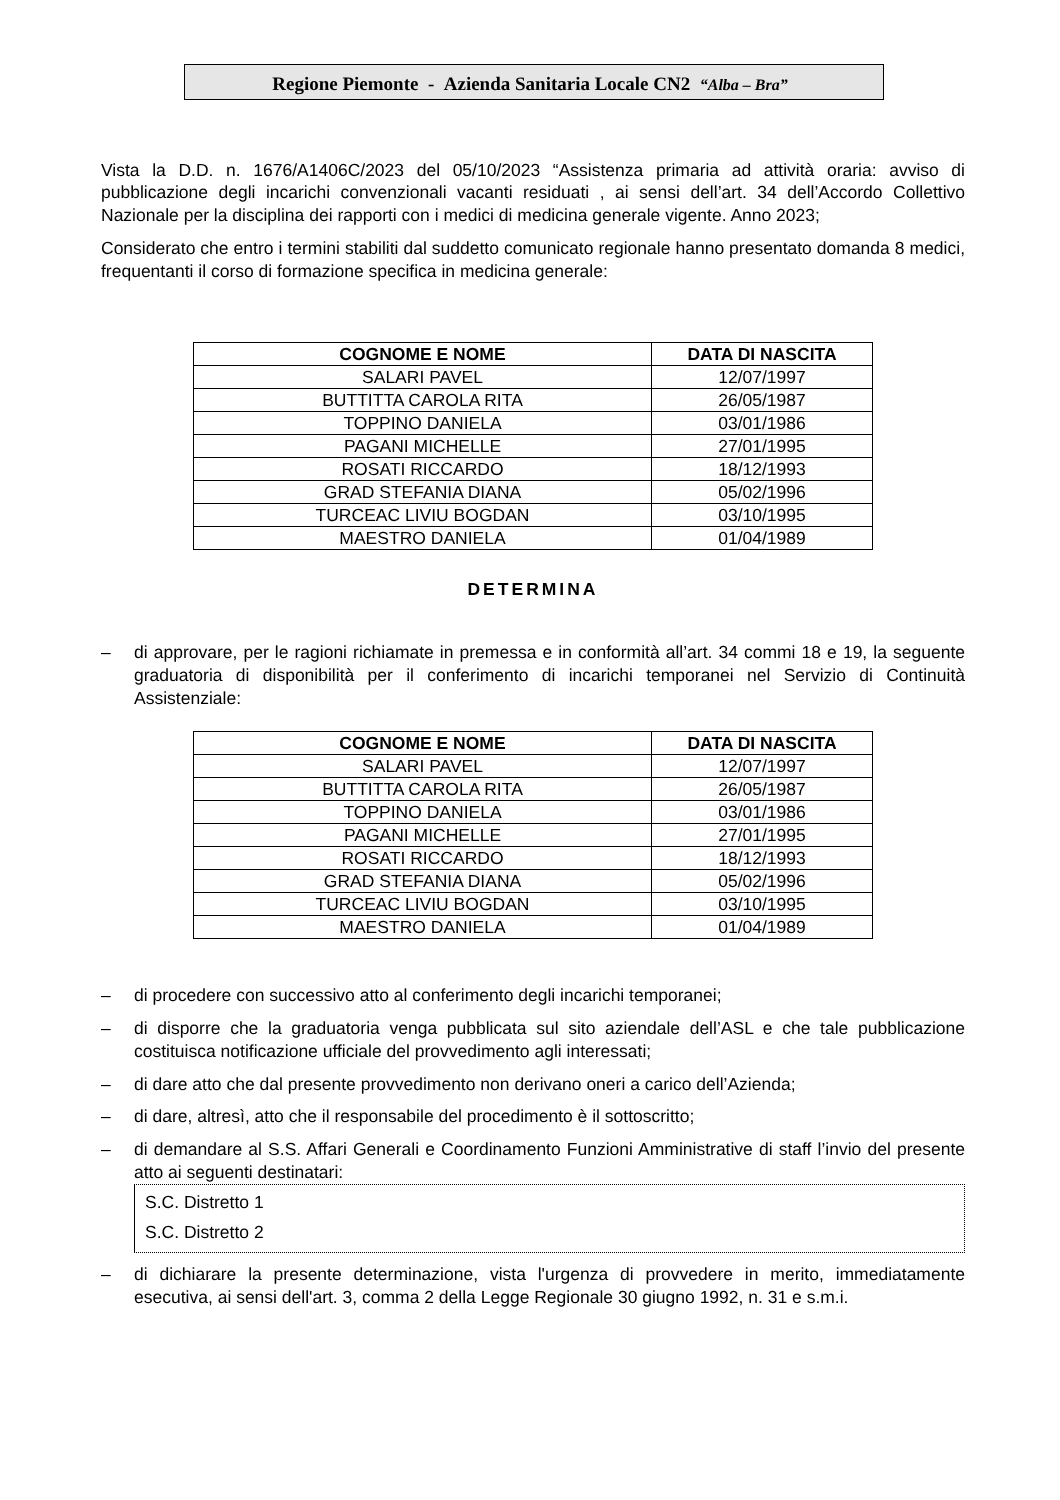Regione Piemonte - Azienda Sanitaria Locale CN2 “Alba – Bra”
Vista la D.D. n. 1676/A1406C/2023 del 05/10/2023 “Assistenza primaria ad attività oraria: avviso di pubblicazione degli incarichi convenzionali vacanti residuati , ai sensi dell’art. 34 dell’Accordo Collettivo Nazionale per la disciplina dei rapporti con i medici di medicina generale vigente. Anno 2023;
Considerato che entro i termini stabiliti dal suddetto comunicato regionale hanno presentato domanda 8 medici, frequentanti il corso di formazione specifica in medicina generale:
| COGNOME E NOME | DATA DI NASCITA |
| --- | --- |
| SALARI PAVEL | 12/07/1997 |
| BUTTITTA CAROLA RITA | 26/05/1987 |
| TOPPINO DANIELA | 03/01/1986 |
| PAGANI MICHELLE | 27/01/1995 |
| ROSATI RICCARDO | 18/12/1993 |
| GRAD STEFANIA DIANA | 05/02/1996 |
| TURCEAC LIVIU BOGDAN | 03/10/1995 |
| MAESTRO DANIELA | 01/04/1989 |
DETERMINA
– di approvare, per le ragioni richiamate in premessa e in conformità all’art. 34 commi 18 e 19, la seguente graduatoria di disponibilità per il conferimento di incarichi temporanei nel Servizio di Continuità Assistenziale:
| COGNOME E NOME | DATA DI NASCITA |
| --- | --- |
| SALARI PAVEL | 12/07/1997 |
| BUTTITTA CAROLA RITA | 26/05/1987 |
| TOPPINO DANIELA | 03/01/1986 |
| PAGANI MICHELLE | 27/01/1995 |
| ROSATI RICCARDO | 18/12/1993 |
| GRAD STEFANIA DIANA | 05/02/1996 |
| TURCEAC LIVIU BOGDAN | 03/10/1995 |
| MAESTRO DANIELA | 01/04/1989 |
– di procedere con successivo atto al conferimento degli incarichi temporanei;
– di disporre che la graduatoria venga pubblicata sul sito aziendale dell’ASL e che tale pubblicazione costituisca notificazione ufficiale del provvedimento agli interessati;
– di dare atto che dal presente provvedimento non derivano oneri a carico dell’Azienda;
– di dare, altresì, atto che il responsabile del procedimento è il sottoscritto;
– di demandare al S.S. Affari Generali e Coordinamento Funzioni Amministrative di staff l’invio del presente atto ai seguenti destinatari:
S.C. Distretto 1
S.C. Distretto 2
– di dichiarare la presente determinazione, vista l'urgenza di provvedere in merito, immediatamente esecutiva, ai sensi dell'art. 3, comma 2 della Legge Regionale 30 giugno 1992, n. 31 e s.m.i.